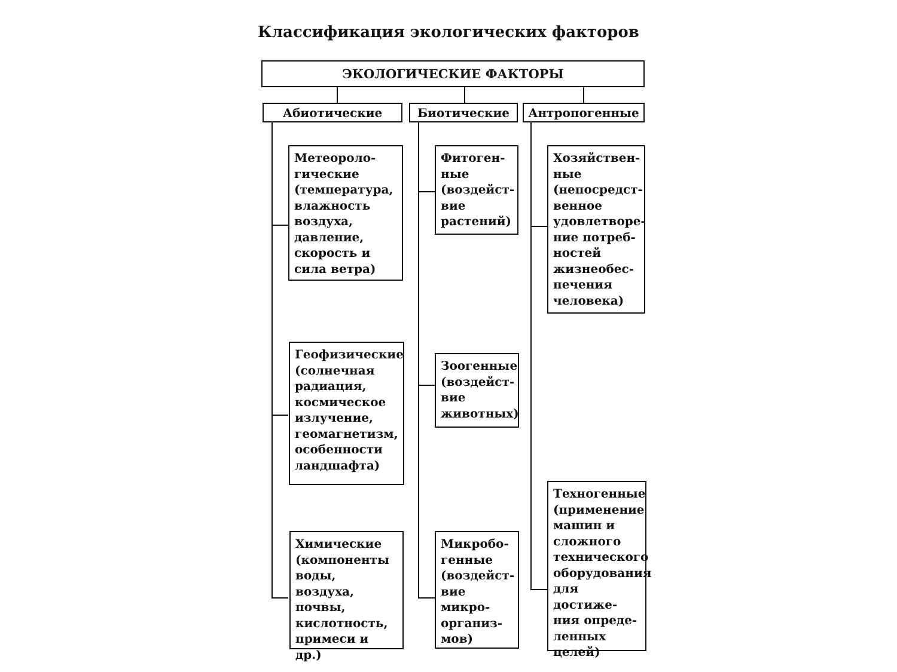Классификация экологических факторов
ЭКОЛОГИЧЕСКИЕ ФАКТОРЫ
Абиотические Биотические Антропогенные
Метеороло-
гические (температура, влажность воздуха, давление, скорость и сила ветра)
Геофизические (солнечная радиация, космическое излучение, геомагнетизм, особенности ландшафта)
Химические (компоненты воды, воздуха, почвы, кислотность, примеси и др.)
Фитоген-
ные (воздейст-
вие растений)
Зоогенные (воздейст-
вие животных)
Микробо-
генные (воздейст-
вие микро-
организ-
мов)
Хозяйствен-
ные (непосредст-
венное удовлетворе-
ние потреб-
ностей жизнеобес-
печения человека)
Техногенные (применение машин и сложного технического оборудования для достиже-
ния опреде-
ленных целей)